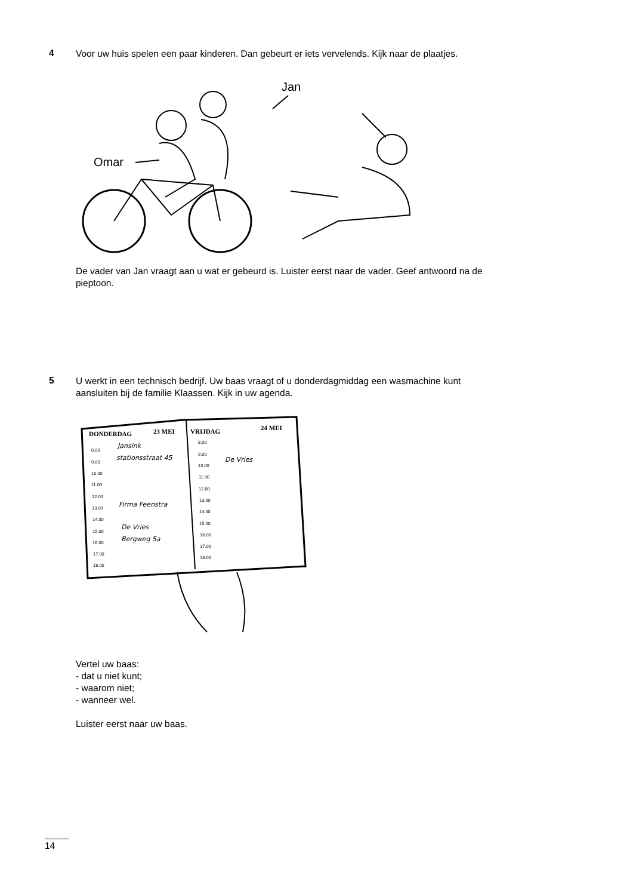4
Voor uw huis spelen een paar kinderen. Dan gebeurt er iets vervelends. Kijk naar de plaatjes.
Jan
Omar
De vader van Jan vraagt aan u wat er gebeurd is. Luister eerst naar de vader. Geef antwoord na de pieptoon.
5
U werkt in een technisch bedrijf. Uw baas vraagt of u donderdagmiddag een wasmachine kunt aansluiten bij de familie Klaassen. Kijk in uw agenda.
DONDERDAG
23 MEI
VRIJDAG
24 MEI
8.00
9.00
10.00
11.00
12.00
13.00
14.00
15.00
16.00
17.00
18.00
8.00
9.00
10.00
11.00
12.00
13.00
14.00
15.00
16.00
17.00
18.00
Jansink
stationsstraat 45
Firma Feenstra
De Vries
Bergweg 5a
De Vries
Vertel uw baas:
- dat u niet kunt;
- waarom niet;
- wanneer wel.
Luister eerst naar uw baas.
14